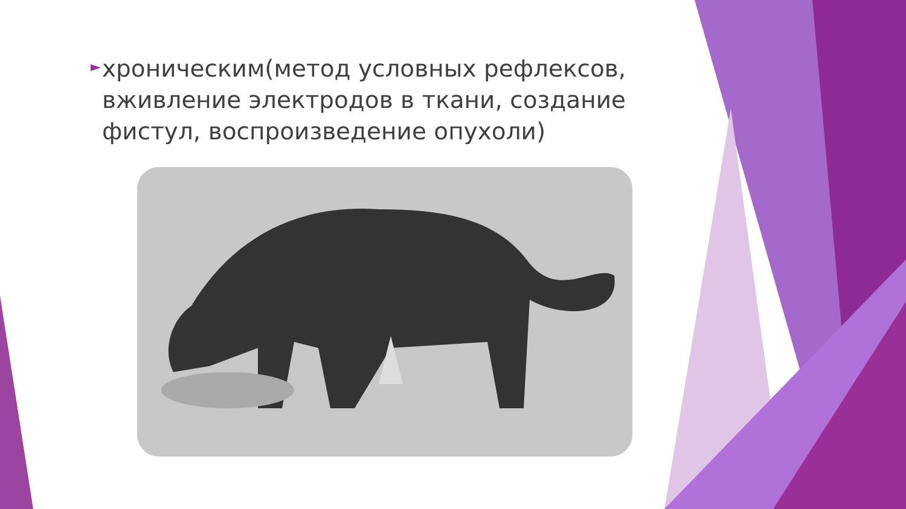►
хроническим(метод условных рефлексов, вживление электродов в ткани, создание фистул, воспроизведение опухоли)